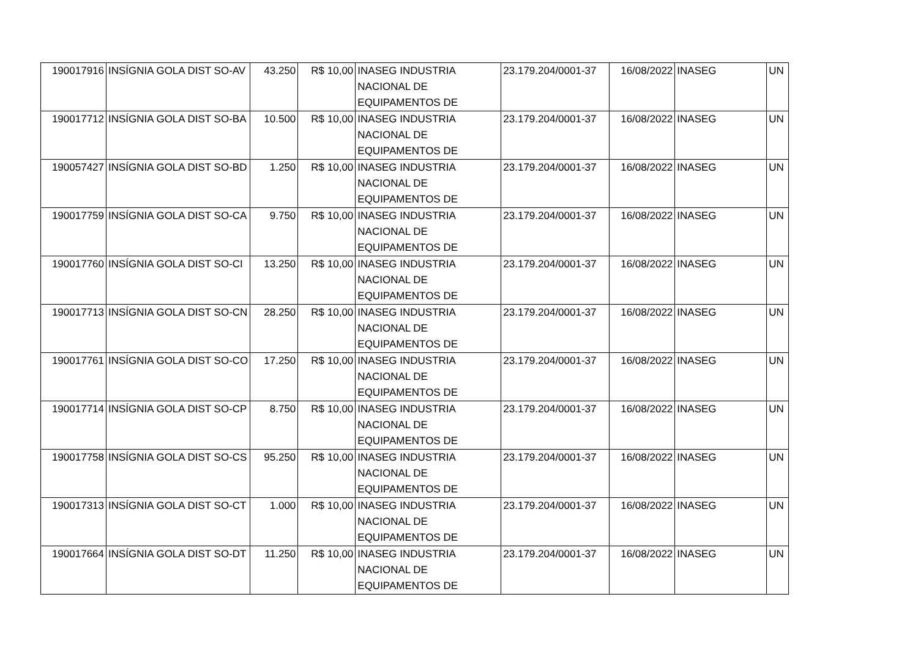| 190017916 | INSÍGNIA GOLA DIST SO-AV | 43.250 | R$ 10,00 | INASEG INDUSTRIA NACIONAL DE EQUIPAMENTOS DE | 23.179.204/0001-37 | 16/08/2022 | INASEG | UN |
| 190017712 | INSÍGNIA GOLA DIST SO-BA | 10.500 | R$ 10,00 | INASEG INDUSTRIA NACIONAL DE EQUIPAMENTOS DE | 23.179.204/0001-37 | 16/08/2022 | INASEG | UN |
| 190057427 | INSÍGNIA GOLA DIST SO-BD | 1.250 | R$ 10,00 | INASEG INDUSTRIA NACIONAL DE EQUIPAMENTOS DE | 23.179.204/0001-37 | 16/08/2022 | INASEG | UN |
| 190017759 | INSÍGNIA GOLA DIST SO-CA | 9.750 | R$ 10,00 | INASEG INDUSTRIA NACIONAL DE EQUIPAMENTOS DE | 23.179.204/0001-37 | 16/08/2022 | INASEG | UN |
| 190017760 | INSÍGNIA GOLA DIST SO-CI | 13.250 | R$ 10,00 | INASEG INDUSTRIA NACIONAL DE EQUIPAMENTOS DE | 23.179.204/0001-37 | 16/08/2022 | INASEG | UN |
| 190017713 | INSÍGNIA GOLA DIST SO-CN | 28.250 | R$ 10,00 | INASEG INDUSTRIA NACIONAL DE EQUIPAMENTOS DE | 23.179.204/0001-37 | 16/08/2022 | INASEG | UN |
| 190017761 | INSÍGNIA GOLA DIST SO-CO | 17.250 | R$ 10,00 | INASEG INDUSTRIA NACIONAL DE EQUIPAMENTOS DE | 23.179.204/0001-37 | 16/08/2022 | INASEG | UN |
| 190017714 | INSÍGNIA GOLA DIST SO-CP | 8.750 | R$ 10,00 | INASEG INDUSTRIA NACIONAL DE EQUIPAMENTOS DE | 23.179.204/0001-37 | 16/08/2022 | INASEG | UN |
| 190017758 | INSÍGNIA GOLA DIST SO-CS | 95.250 | R$ 10,00 | INASEG INDUSTRIA NACIONAL DE EQUIPAMENTOS DE | 23.179.204/0001-37 | 16/08/2022 | INASEG | UN |
| 190017313 | INSÍGNIA GOLA DIST SO-CT | 1.000 | R$ 10,00 | INASEG INDUSTRIA NACIONAL DE EQUIPAMENTOS DE | 23.179.204/0001-37 | 16/08/2022 | INASEG | UN |
| 190017664 | INSÍGNIA GOLA DIST SO-DT | 11.250 | R$ 10,00 | INASEG INDUSTRIA NACIONAL DE EQUIPAMENTOS DE | 23.179.204/0001-37 | 16/08/2022 | INASEG | UN |